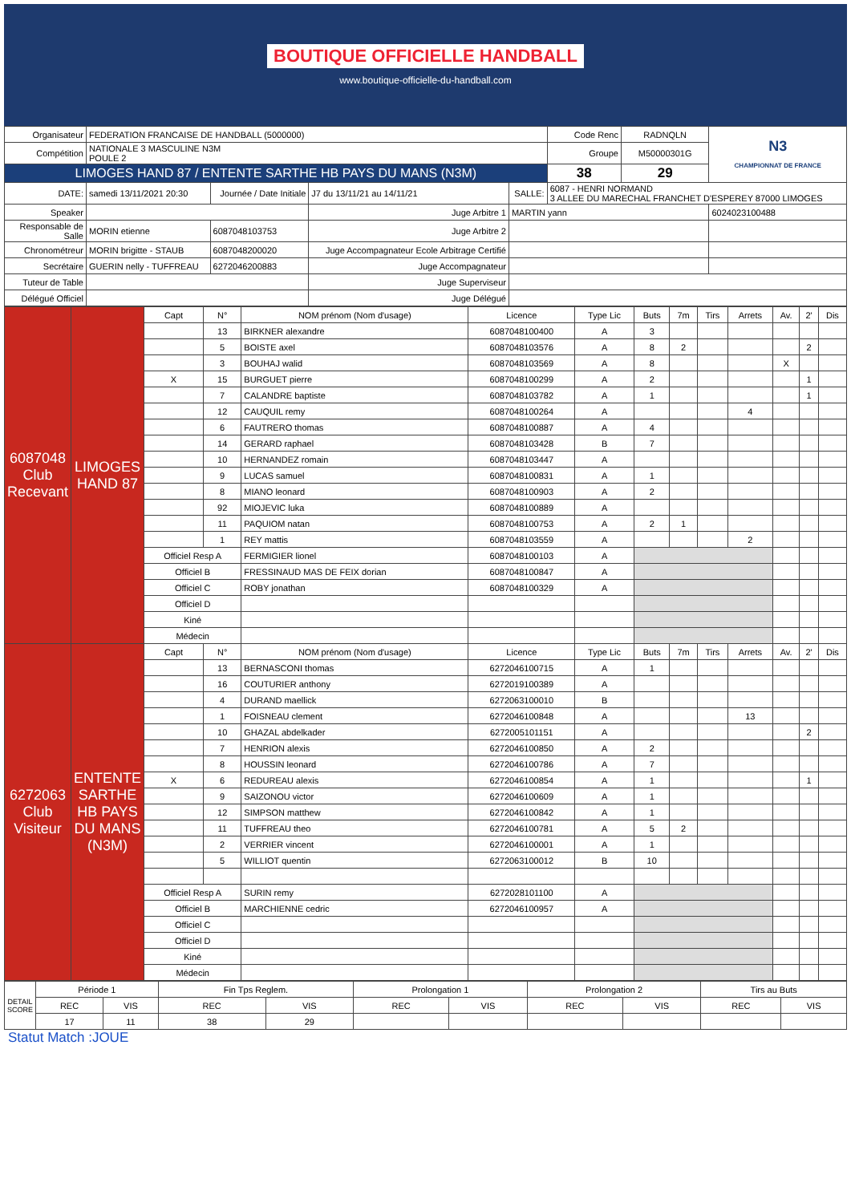BOUTIQUE OFFICIELLE HANDBALL
www.boutique-officielle-du-handball.com
| Organisateur | FEDERATION FRANCAISE DE HANDBALL (5000000) | | | | Code Renc | RADNQLN | N3 CHAMPIONNAT DE FRANCE |
| Compétition | NATIONALE 3 MASCULINE N3M POULE 2 | | | | Groupe | M50000301G | |
| LIMOGES HAND 87 / ENTENTE SARTHE HB PAYS DU MANS (N3M) | | | | | 38 | 29 | |
| DATE: | samedi 13/11/2021 20:30 | Journée / Date Initiale | J7 du 13/11/21 au 14/11/21 | SALLE: | 6087 - HENRI NORMAND 3 ALLEE DU MARECHAL FRANCHET D'ESPEREY 87000 LIMOGES | | |
| Speaker | | | Juge Arbitre 1 | MARTIN yann | | | 6024023100488 |
| Responsable de Salle | MORIN etienne | 6087048103753 | Juge Arbitre 2 | | | | |
| Chronométreur | MORIN brigitte - STAUB | 6087048200020 | Juge Accompagnateur Ecole Arbitrage Certifié | | | | |
| Secrétaire | GUERIN nelly - TUFFREAU | 6272046200883 | Juge Accompagnateur | | | | |
| Tuteur de Table | | | Juge Superviseur | | | | |
| Délégué Officiel | | | Juge Délégué | | | | |
| 6087048 Club Recevant | LIMOGES HAND 87 | Capt | N° | NOM prénom (Nom d'usage) | Licence | Type Lic | Buts | 7m | Tirs | Arrets | Av. | 2' | Dis |
| | | | 13 | BIRKNER alexandre | 6087048100400 | A | 3 | | | | | | |
| | | | 5 | BOISTE axel | 6087048103576 | A | 8 | 2 | | | | 2 | |
| | | | 3 | BOUHAJ walid | 6087048103569 | A | 8 | | | | X | | |
| | | X | 15 | BURGUET pierre | 6087048100299 | A | 2 | | | | | 1 | |
| | | | 7 | CALANDRE baptiste | 6087048103782 | A | 1 | | | | | 1 | |
| | | | 12 | CAUQUIL remy | 6087048100264 | A | | | | 4 | | | |
| | | | 6 | FAUTRERO thomas | 6087048100887 | A | 4 | | | | | | |
| | | | 14 | GERARD raphael | 6087048103428 | B | 7 | | | | | | |
| | | | 10 | HERNANDEZ romain | 6087048103447 | A | | | | | | | |
| | | | 9 | LUCAS samuel | 6087048100831 | A | 1 | | | | | | |
| | | | 8 | MIANO leonard | 6087048100903 | A | 2 | | | | | | |
| | | | 92 | MIOJEVIC luka | 6087048100889 | A | | | | | | | |
| | | | 11 | PAQUIOM natan | 6087048100753 | A | 2 | 1 | | | | | |
| | | | 1 | REY mattis | 6087048103559 | A | | | | 2 | | | |
| | | Officiel Resp A | | FERMIGIER lionel | 6087048100103 | A | | | | | | | |
| | | Officiel B | | FRESSINAUD MAS DE FEIX dorian | 6087048100847 | A | | | | | | | |
| | | Officiel C | | ROBY jonathan | 6087048100329 | A | | | | | | | |
| | | Officiel D | | | | | | | | | | | |
| | | Kiné | | | | | | | | | | | |
| | | Médecin | | | | | | | | | | | |
| 6272063 Club Visiteur | ENTENTE SARTHE HB PAYS DU MANS (N3M) | Capt | N° | NOM prénom (Nom d'usage) | Licence | Type Lic | Buts | 7m | Tirs | Arrets | Av. | 2' | Dis |
| | | | 13 | BERNASCONI thomas | 6272046100715 | A | 1 | | | | | | |
| | | | 16 | COUTURIER anthony | 6272019100389 | A | | | | | | | |
| | | | 4 | DURAND maellick | 6272063100010 | B | | | | | | | |
| | | | 1 | FOISNEAU clement | 6272046100848 | A | | | | 13 | | | |
| | | | 10 | GHAZAL abdelkader | 6272005101151 | A | | | | | | 2 | |
| | | | 7 | HENRION alexis | 6272046100850 | A | 2 | | | | | | |
| | | | 8 | HOUSSIN leonard | 6272046100786 | A | 7 | | | | | | |
| | | X | 6 | REDUREAU alexis | 6272046100854 | A | 1 | | | | | 1 | |
| | | | 9 | SAIZONOU victor | 6272046100609 | A | 1 | | | | | | |
| | | | 12 | SIMPSON matthew | 6272046100842 | A | 1 | | | | | | |
| | | | 11 | TUFFREAU theo | 6272046100781 | A | 5 | 2 | | | | | |
| | | | 2 | VERRIER vincent | 6272046100001 | A | 1 | | | | | | |
| | | | 5 | WILLIOT quentin | 6272063100012 | B | 10 | | | | | | |
| | | Officiel Resp A | | SURIN remy | 6272028101100 | A | | | | | | | |
| | | Officiel B | | MARCHIENNE cedric | 6272046100957 | A | | | | | | | |
| | | Officiel C | | | | | | | | | | | |
| | | Officiel D | | | | | | | | | | | |
| | | Kiné | | | | | | | | | | | |
| | | Médecin | | | | | | | | | | | |
| DETAIL SCORE | Période 1 | | Fin Tps Reglem. | | Prolongation 1 | | Prolongation 2 | | Tirs au Buts | |
| | REC | VIS | REC | VIS | REC | VIS | REC | VIS | REC | VIS |
| | 17 | 11 | 38 | 29 | | | | | | |
Statut Match :JOUE